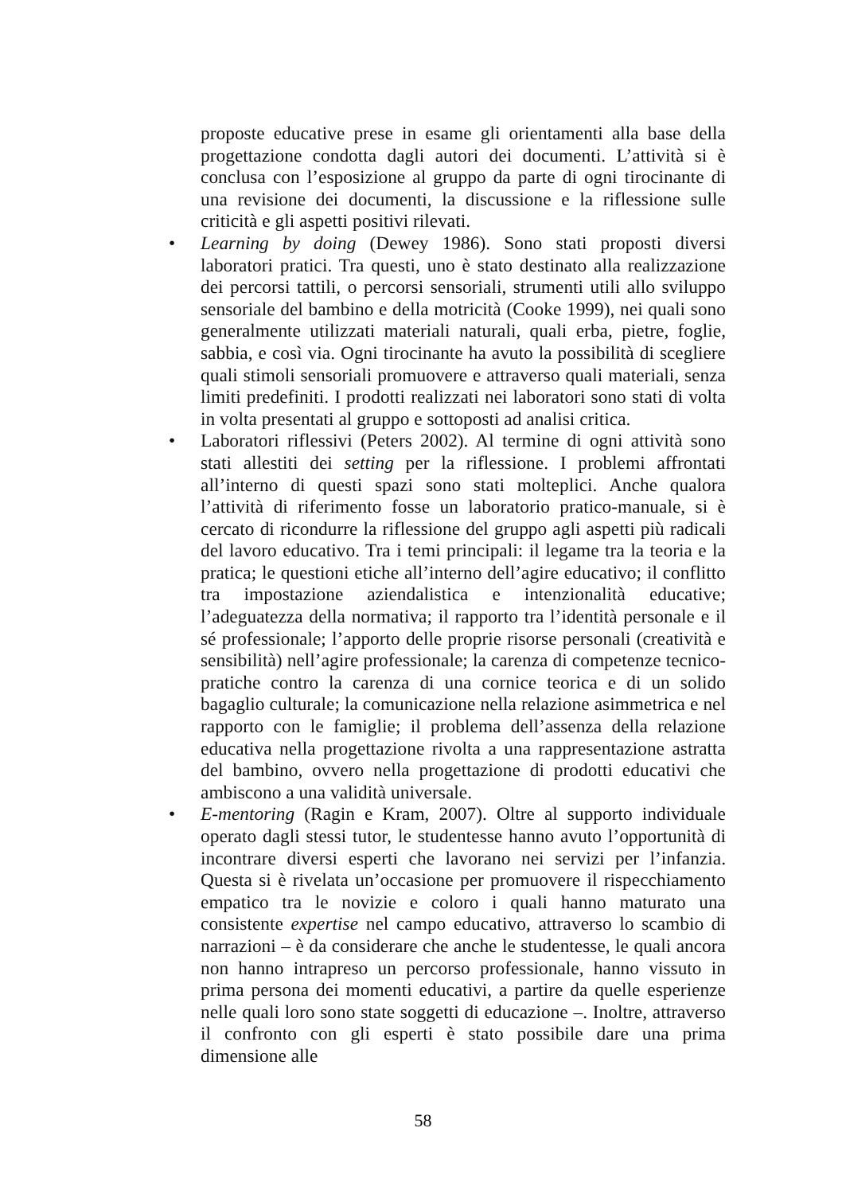proposte educative prese in esame gli orientamenti alla base della progettazione condotta dagli autori dei documenti. L’attività si è conclusa con l’esposizione al gruppo da parte di ogni tirocinante di una revisione dei documenti, la discussione e la riflessione sulle criticità e gli aspetti positivi rilevati.
• Learning by doing (Dewey 1986). Sono stati proposti diversi laboratori pratici. Tra questi, uno è stato destinato alla realizzazione dei percorsi tattili, o percorsi sensoriali, strumenti utili allo sviluppo sensoriale del bambino e della motricità (Cooke 1999), nei quali sono generalmente utilizzati materiali naturali, quali erba, pietre, foglie, sabbia, e così via. Ogni tirocinante ha avuto la possibilità di scegliere quali stimoli sensoriali promuovere e attraverso quali materiali, senza limiti predefiniti. I prodotti realizzati nei laboratori sono stati di volta in volta presentati al gruppo e sottoposti ad analisi critica.
• Laboratori riflessivi (Peters 2002). Al termine di ogni attività sono stati allestiti dei setting per la riflessione. I problemi affrontati all’interno di questi spazi sono stati molteplici. Anche qualora l’attività di riferimento fosse un laboratorio pratico-manuale, si è cercato di ricondurre la riflessione del gruppo agli aspetti più radicali del lavoro educativo. Tra i temi principali: il legame tra la teoria e la pratica; le questioni etiche all’interno dell’agire educativo; il conflitto tra impostazione aziendalistica e intenzionalità educative; l’adeguatezza della normativa; il rapporto tra l’identità personale e il sé professionale; l’apporto delle proprie risorse personali (creatività e sensibilità) nell’agire professionale; la carenza di competenze tecnico-pratiche contro la carenza di una cornice teorica e di un solido bagaglio culturale; la comunicazione nella relazione asimmetrica e nel rapporto con le famiglie; il problema dell’assenza della relazione educativa nella progettazione rivolta a una rappresentazione astratta del bambino, ovvero nella progettazione di prodotti educativi che ambiscono a una validità universale.
• E-mentoring (Ragin e Kram, 2007). Oltre al supporto individuale operato dagli stessi tutor, le studentesse hanno avuto l’opportunità di incontrare diversi esperti che lavorano nei servizi per l’infanzia. Questa si è rivelata un’occasione per promuovere il rispecchiamento empatico tra le novizie e coloro i quali hanno maturato una consistente expertise nel campo educativo, attraverso lo scambio di narrazioni – è da considerare che anche le studentesse, le quali ancora non hanno intrapreso un percorso professionale, hanno vissuto in prima persona dei momenti educativi, a partire da quelle esperienze nelle quali loro sono state soggetti di educazione –. Inoltre, attraverso il confronto con gli esperti è stato possibile dare una prima dimensione alle
58